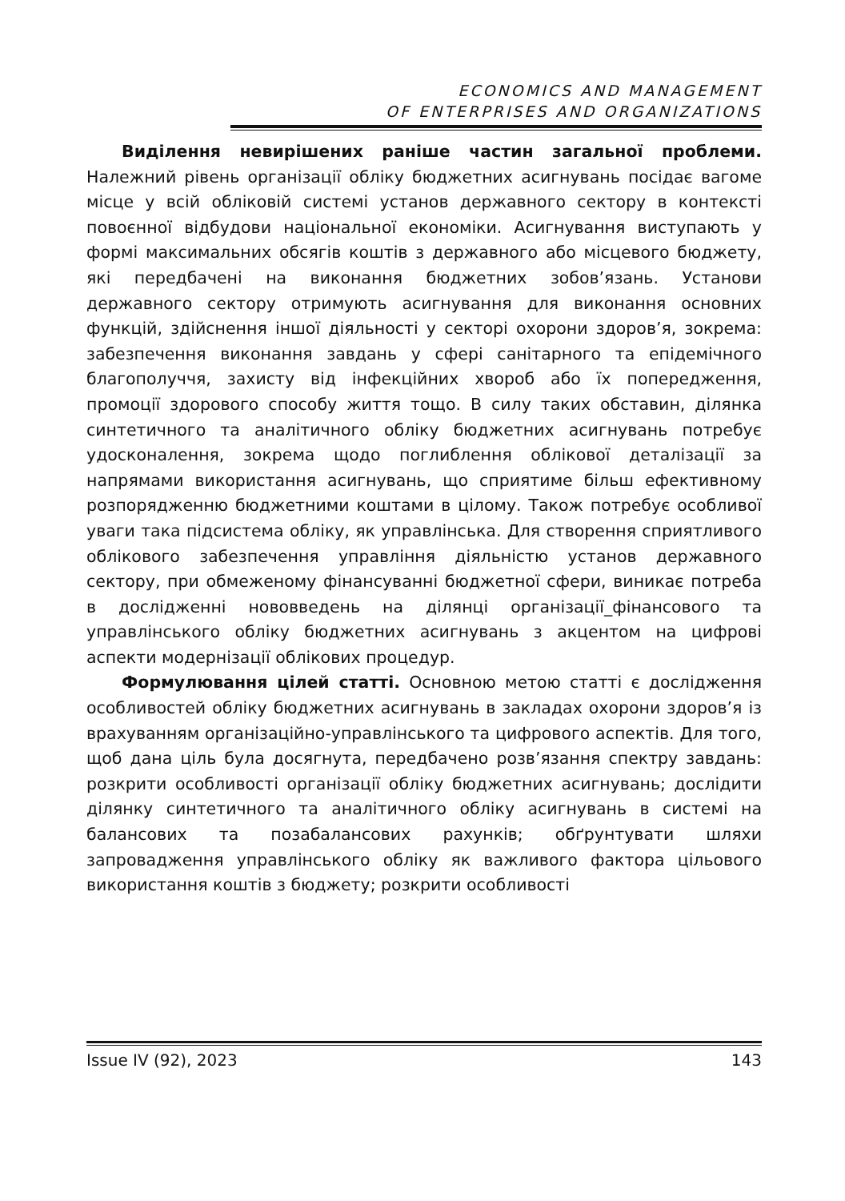ECONOMICS AND MANAGEMENT
OF ENTERPRISES AND ORGANIZATIONS
Виділення невирішених раніше частин загальної проблеми. Належний рівень організації обліку бюджетних асигнувань посідає вагоме місце у всій обліковій системі установ державного сектору в контексті повоєнної відбудови національної економіки. Асигнування виступають у формі максимальних обсягів коштів з державного або місцевого бюджету, які передбачені на виконання бюджетних зобов’язань. Установи державного сектору отримують асигнування для виконання основних функцій, здійснення іншої діяльності у секторі охорони здоров’я, зокрема: забезпечення виконання завдань у сфері санітарного та епідемічного благополуччя, захисту від інфекційних хвороб або їх попередження, промоції здорового способу життя тощо. В силу таких обставин, ділянка синтетичного та аналітичного обліку бюджетних асигнувань потребує удосконалення, зокрема щодо поглиблення облікової деталізації за напрямами використання асигнувань, що сприятиме більш ефективному розпорядженню бюджетними коштами в цілому. Також потребує особливої уваги така підсистема обліку, як управлінська. Для створення сприятливого облікового забезпечення управління діяльністю установ державного сектору, при обмеженому фінансуванні бюджетної сфери, виникає потреба в дослідженні нововведень на ділянці організації_фінансового та управлінського обліку бюджетних асигнувань з акцентом на цифрові аспекти модернізації облікових процедур.
Формулювання цілей статті. Основною метою статті є дослідження особливостей обліку бюджетних асигнувань в закладах охорони здоров’я із врахуванням організаційно-управлінського та цифрового аспектів. Для того, щоб дана ціль була досягнута, передбачено розв’язання спектру завдань: розкрити особливості організації обліку бюджетних асигнувань; дослідити ділянку синтетичного та аналітичного обліку асигнувань в системі на балансових та позабалансових рахунків; обґрунтувати шляхи запровадження управлінського обліку як важливого фактора цільового використання коштів з бюджету; розкрити особливості
Issue IV (92), 2023 143